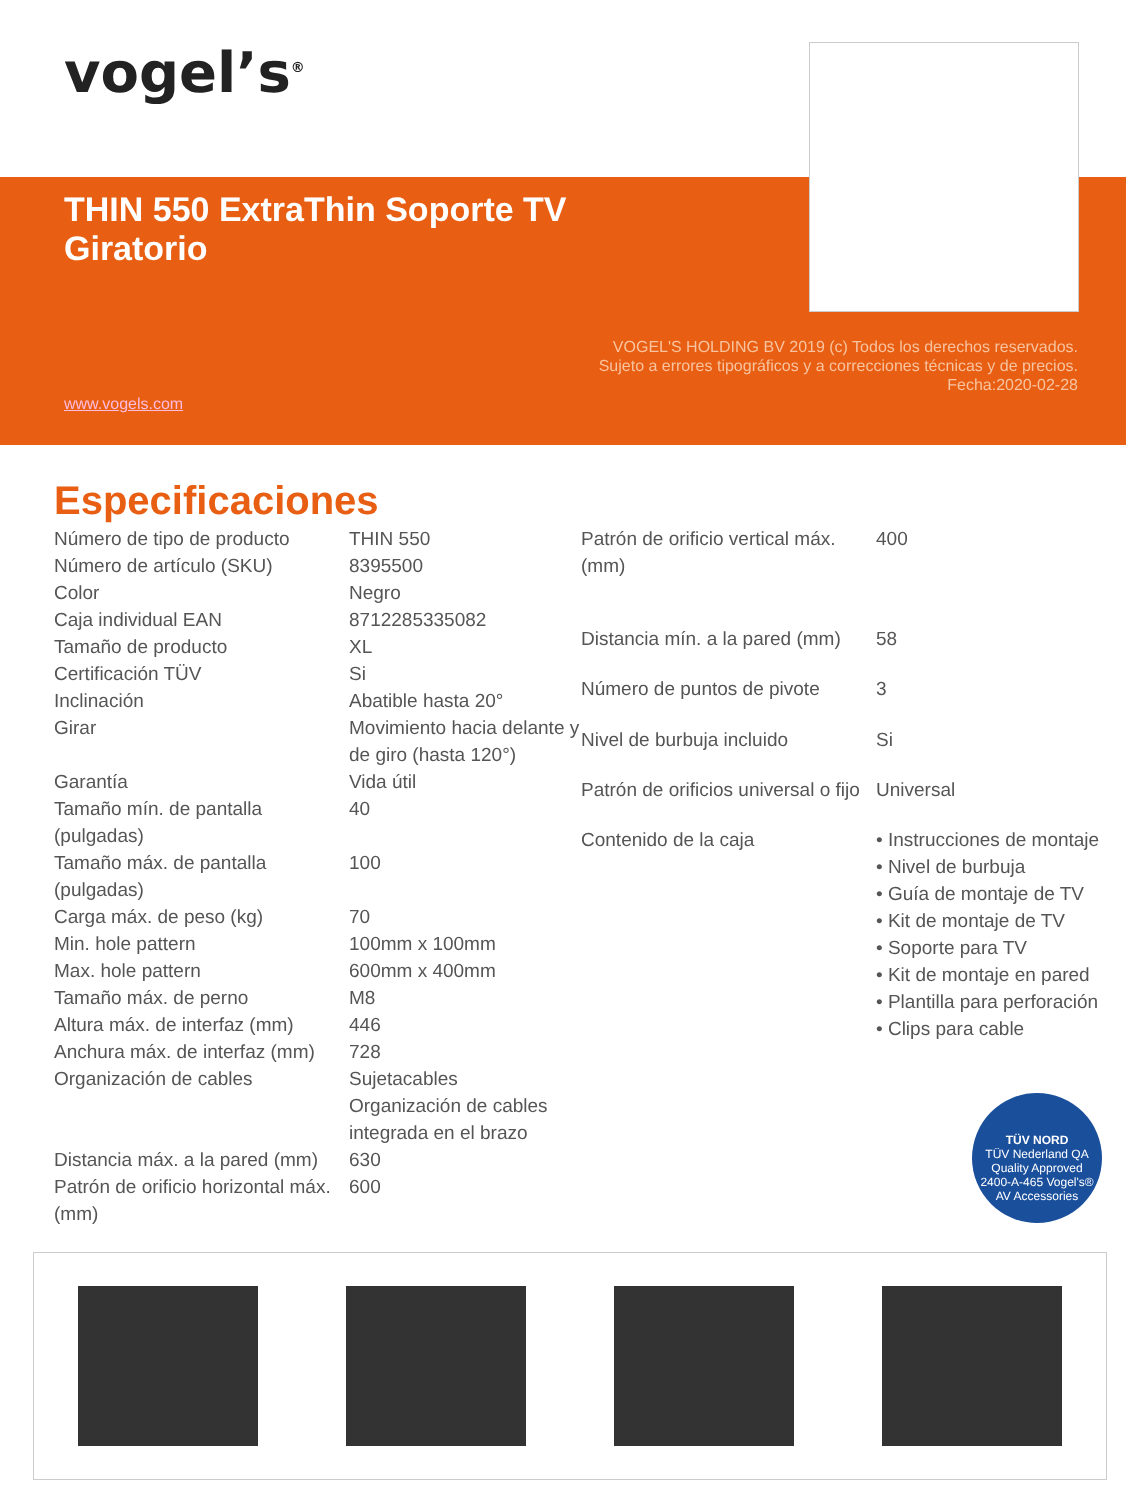vogel’s<sup>®</sup>
THIN 550 ExtraThin Soporte TV
Giratorio
VOGEL'S HOLDING BV 2019 (c) Todos los derechos reservados. Sujeto a errores tipográficos y a correcciones técnicas y de precios.
Fecha:2020-02-28
www.vogels.com
Especificaciones
| Número de tipo de producto | THIN 550 |
| Número de artículo (SKU) | 8395500 |
| Color | Negro |
| Caja individual EAN | 8712285335082 |
| Tamaño de producto | XL |
| Certificación TÜV | Si |
| Inclinación | Abatible hasta 20° |
| Girar | Movimiento hacia delante y de giro (hasta 120°) |
| Garantía | Vida útil |
| Tamaño mín. de pantalla (pulgadas) | 40 |
| Tamaño máx. de pantalla (pulgadas) | 100 |
| Carga máx. de peso (kg) | 70 |
| Min. hole pattern | 100mm x 100mm |
| Max. hole pattern | 600mm x 400mm |
| Tamaño máx. de perno | M8 |
| Altura máx. de interfaz (mm) | 446 |
| Anchura máx. de interfaz (mm) | 728 |
| Organización de cables | Sujetacables Organización de cables integrada en el brazo |
| Distancia máx. a la pared (mm) | 630 |
| Patrón de orificio horizontal máx. (mm) | 600 |
| Patrón de orificio vertical máx. (mm) | 400 |
| Distancia mín. a la pared (mm) | 58 |
| Número de puntos de pivote | 3 |
| Nivel de burbuja incluido | Si |
| Patrón de orificios universal o fijo | Universal |
| Contenido de la caja | • Instrucciones de montaje • Nivel de burbuja • Guía de montaje de TV • Kit de montaje de TV • Soporte para TV • Kit de montaje en pared • Plantilla para perforación • Clips para cable |
TÜV NORD
TÜV Nederland QA
Quality Approved
2400-A-465 Vogel's® AV Accessories